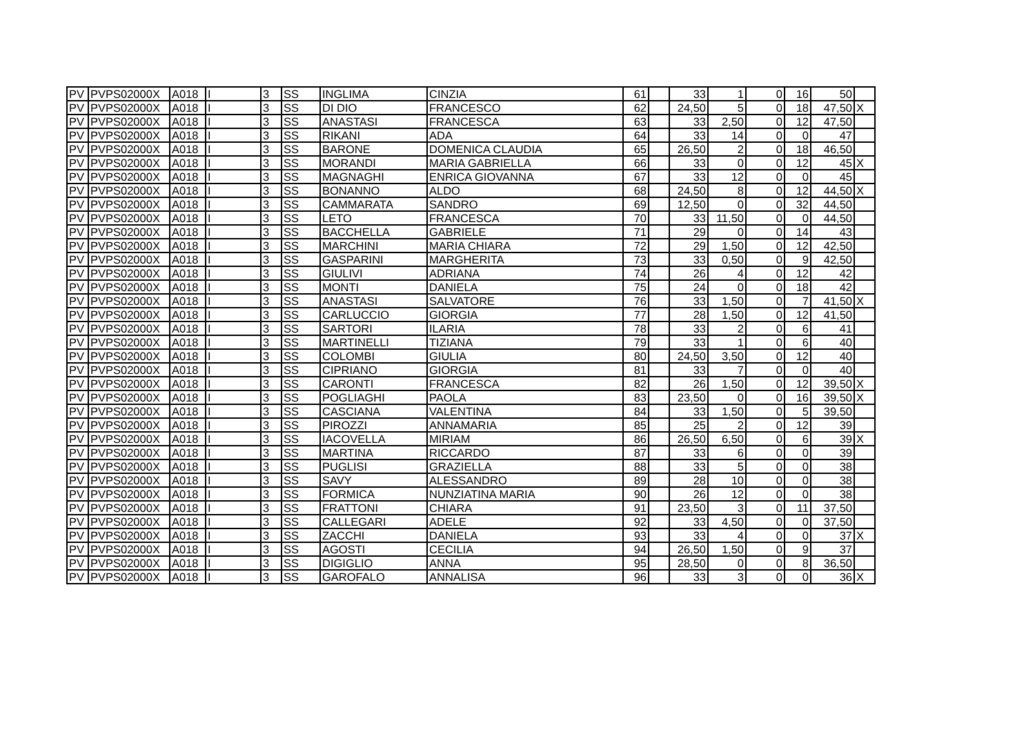| PV | PVPS02000X | A018 | I | 3 | SS | INGLIMA | CINZIA | 61 | | 33 | 1 | 0 | 16 | 50 | |
| PV | PVPS02000X | A018 | I | 3 | SS | DI DIO | FRANCESCO | 62 | | 24,50 | 5 | 0 | 18 | 47,50 | X |
| PV | PVPS02000X | A018 | I | 3 | SS | ANASTASI | FRANCESCA | 63 | | 33 | 2,50 | 0 | 12 | 47,50 | |
| PV | PVPS02000X | A018 | I | 3 | SS | RIKANI | ADA | 64 | | 33 | 14 | 0 | 0 | 47 | |
| PV | PVPS02000X | A018 | I | 3 | SS | BARONE | DOMENICA CLAUDIA | 65 | | 26,50 | 2 | 0 | 18 | 46,50 | |
| PV | PVPS02000X | A018 | I | 3 | SS | MORANDI | MARIA GABRIELLA | 66 | | 33 | 0 | 0 | 12 | 45 | X |
| PV | PVPS02000X | A018 | I | 3 | SS | MAGNAGHI | ENRICA GIOVANNA | 67 | | 33 | 12 | 0 | 0 | 45 | |
| PV | PVPS02000X | A018 | I | 3 | SS | BONANNO | ALDO | 68 | | 24,50 | 8 | 0 | 12 | 44,50 | X |
| PV | PVPS02000X | A018 | I | 3 | SS | CAMMARATA | SANDRO | 69 | | 12,50 | 0 | 0 | 32 | 44,50 | |
| PV | PVPS02000X | A018 | I | 3 | SS | LETO | FRANCESCA | 70 | | 33 | 11,50 | 0 | 0 | 44,50 | |
| PV | PVPS02000X | A018 | I | 3 | SS | BACCHELLA | GABRIELE | 71 | | 29 | 0 | 0 | 14 | 43 | |
| PV | PVPS02000X | A018 | I | 3 | SS | MARCHINI | MARIA CHIARA | 72 | | 29 | 1,50 | 0 | 12 | 42,50 | |
| PV | PVPS02000X | A018 | I | 3 | SS | GASPARINI | MARGHERITA | 73 | | 33 | 0,50 | 0 | 9 | 42,50 | |
| PV | PVPS02000X | A018 | I | 3 | SS | GIULIVI | ADRIANA | 74 | | 26 | 4 | 0 | 12 | 42 | |
| PV | PVPS02000X | A018 | I | 3 | SS | MONTI | DANIELA | 75 | | 24 | 0 | 0 | 18 | 42 | |
| PV | PVPS02000X | A018 | I | 3 | SS | ANASTASI | SALVATORE | 76 | | 33 | 1,50 | 0 | 7 | 41,50 | X |
| PV | PVPS02000X | A018 | I | 3 | SS | CARLUCCIO | GIORGIA | 77 | | 28 | 1,50 | 0 | 12 | 41,50 | |
| PV | PVPS02000X | A018 | I | 3 | SS | SARTORI | ILARIA | 78 | | 33 | 2 | 0 | 6 | 41 | |
| PV | PVPS02000X | A018 | I | 3 | SS | MARTINELLI | TIZIANA | 79 | | 33 | 1 | 0 | 6 | 40 | |
| PV | PVPS02000X | A018 | I | 3 | SS | COLOMBI | GIULIA | 80 | | 24,50 | 3,50 | 0 | 12 | 40 | |
| PV | PVPS02000X | A018 | I | 3 | SS | CIPRIANO | GIORGIA | 81 | | 33 | 7 | 0 | 0 | 40 | |
| PV | PVPS02000X | A018 | I | 3 | SS | CARONTI | FRANCESCA | 82 | | 26 | 1,50 | 0 | 12 | 39,50 | X |
| PV | PVPS02000X | A018 | I | 3 | SS | POGLIAGHI | PAOLA | 83 | | 23,50 | 0 | 0 | 16 | 39,50 | X |
| PV | PVPS02000X | A018 | I | 3 | SS | CASCIANA | VALENTINA | 84 | | 33 | 1,50 | 0 | 5 | 39,50 | |
| PV | PVPS02000X | A018 | I | 3 | SS | PIROZZI | ANNAMARIA | 85 | | 25 | 2 | 0 | 12 | 39 | |
| PV | PVPS02000X | A018 | I | 3 | SS | IACOVELLA | MIRIAM | 86 | | 26,50 | 6,50 | 0 | 6 | 39 | X |
| PV | PVPS02000X | A018 | I | 3 | SS | MARTINA | RICCARDO | 87 | | 33 | 6 | 0 | 0 | 39 | |
| PV | PVPS02000X | A018 | I | 3 | SS | PUGLISI | GRAZIELLA | 88 | | 33 | 5 | 0 | 0 | 38 | |
| PV | PVPS02000X | A018 | I | 3 | SS | SAVY | ALESSANDRO | 89 | | 28 | 10 | 0 | 0 | 38 | |
| PV | PVPS02000X | A018 | I | 3 | SS | FORMICA | NUNZIATINA MARIA | 90 | | 26 | 12 | 0 | 0 | 38 | |
| PV | PVPS02000X | A018 | I | 3 | SS | FRATTONI | CHIARA | 91 | | 23,50 | 3 | 0 | 11 | 37,50 | |
| PV | PVPS02000X | A018 | I | 3 | SS | CALLEGARI | ADELE | 92 | | 33 | 4,50 | 0 | 0 | 37,50 | |
| PV | PVPS02000X | A018 | I | 3 | SS | ZACCHI | DANIELA | 93 | | 33 | 4 | 0 | 0 | 37 | X |
| PV | PVPS02000X | A018 | I | 3 | SS | AGOSTI | CECILIA | 94 | | 26,50 | 1,50 | 0 | 9 | 37 | |
| PV | PVPS02000X | A018 | I | 3 | SS | DIGIGLIO | ANNA | 95 | | 28,50 | 0 | 0 | 8 | 36,50 | |
| PV | PVPS02000X | A018 | I | 3 | SS | GAROFALO | ANNALISA | 96 | | 33 | 3 | 0 | 0 | 36 | X |